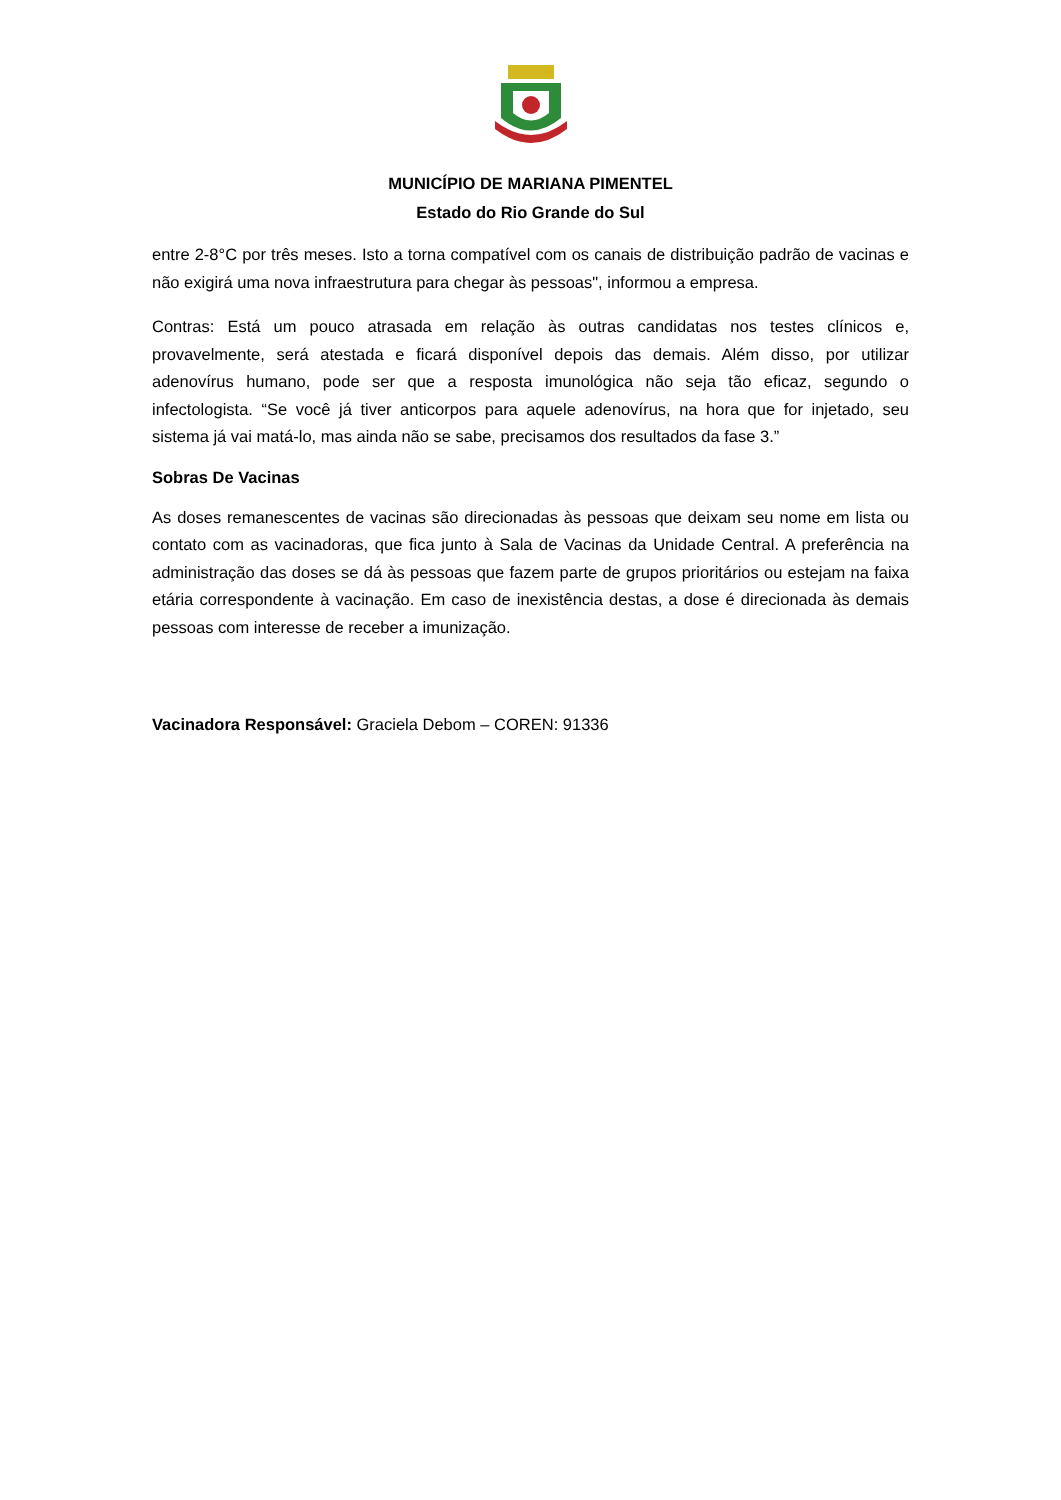MUNICÍPIO DE MARIANA PIMENTEL
Estado do Rio Grande do Sul
entre 2-8°C por três meses. Isto a torna compatível com os canais de distribuição padrão de vacinas e não exigirá uma nova infraestrutura para chegar às pessoas", informou a empresa.
Contras: Está um pouco atrasada em relação às outras candidatas nos testes clínicos e, provavelmente, será atestada e ficará disponível depois das demais. Além disso, por utilizar adenovírus humano, pode ser que a resposta imunológica não seja tão eficaz, segundo o infectologista. “Se você já tiver anticorpos para aquele adenovírus, na hora que for injetado, seu sistema já vai matá-lo, mas ainda não se sabe, precisamos dos resultados da fase 3.”
Sobras De Vacinas
As doses remanescentes de vacinas são direcionadas às pessoas que deixam seu nome em lista ou contato com as vacinadoras, que fica junto à Sala de Vacinas da Unidade Central. A preferência na administração das doses se dá às pessoas que fazem parte de grupos prioritários ou estejam na faixa etária correspondente à vacinação. Em caso de inexistência destas, a dose é direcionada às demais pessoas com interesse de receber a imunização.
Vacinadora Responsável: Graciela Debom – COREN: 91336